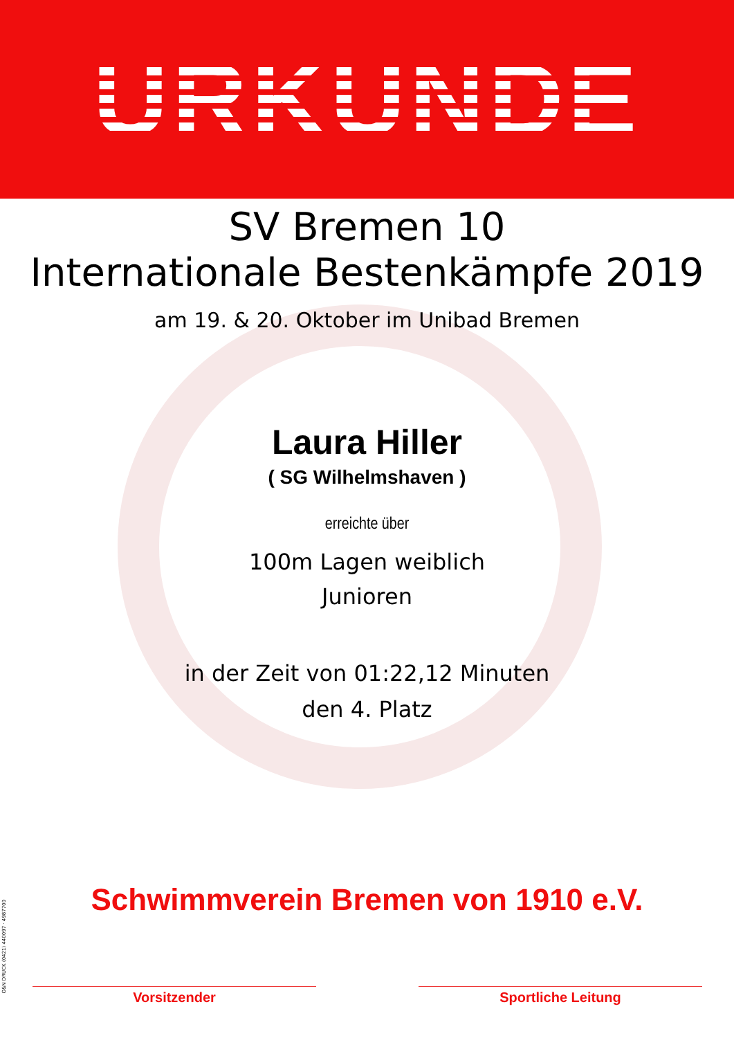URKUNDE
SV Bremen 10
Internationale Bestenkämpfe 2019
am 19. & 20. Oktober im Unibad Bremen
Laura Hiller
( SG Wilhelmshaven )
erreichte über
100m Lagen weiblich
Junioren
in der Zeit von 01:22,12 Minuten
den 4. Platz
Schwimmverein Bremen von 1910 e.V.
Vorsitzender Sportliche Leitung
O&N DRUCK (0421) 440097 · 4987700